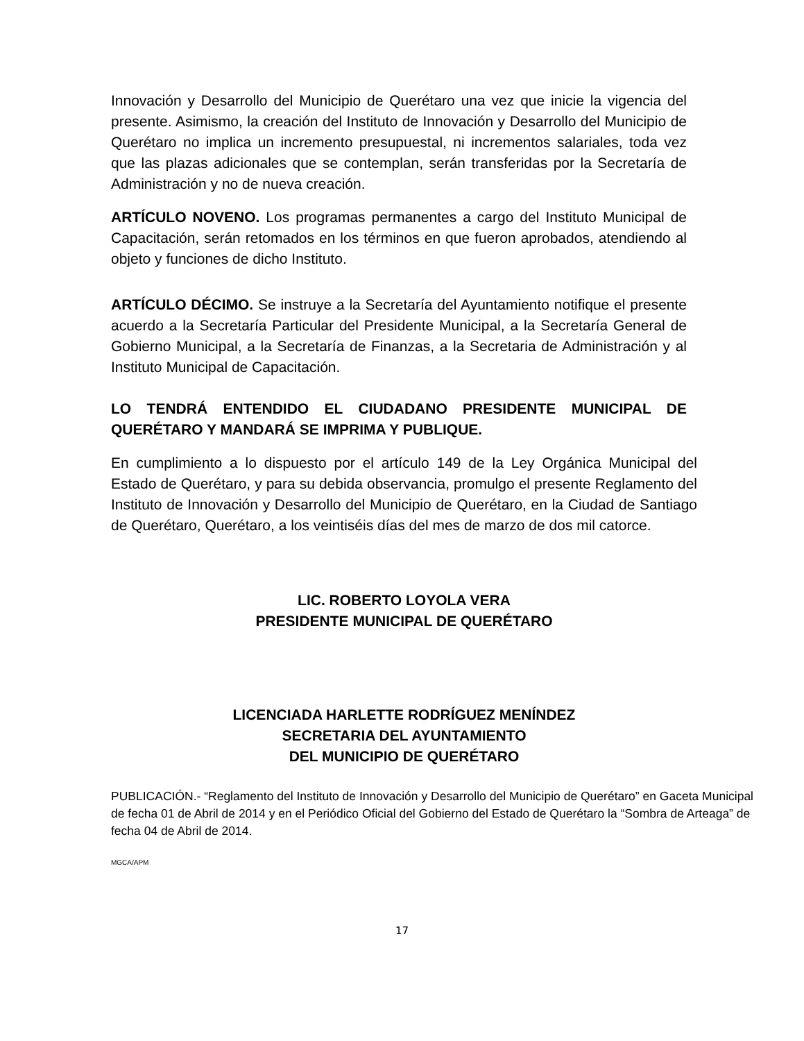Innovación y Desarrollo del Municipio de Querétaro una vez que inicie la vigencia del presente. Asimismo, la creación del Instituto de Innovación y Desarrollo del Municipio de Querétaro no implica un incremento presupuestal, ni incrementos salariales, toda vez que las plazas adicionales que se contemplan, serán transferidas por la Secretaría de Administración y no de nueva creación.
ARTÍCULO NOVENO. Los programas permanentes a cargo del Instituto Municipal de Capacitación, serán retomados en los términos en que fueron aprobados, atendiendo al objeto y funciones de dicho Instituto.
ARTÍCULO DÉCIMO. Se instruye a la Secretaría del Ayuntamiento notifique el presente acuerdo a la Secretaría Particular del Presidente Municipal, a la Secretaría General de Gobierno Municipal, a la Secretaría de Finanzas, a la Secretaria de Administración y al Instituto Municipal de Capacitación.
LO TENDRÁ ENTENDIDO EL CIUDADANO PRESIDENTE MUNICIPAL DE QUERÉTARO Y MANDARÁ SE IMPRIMA Y PUBLIQUE.
En cumplimiento a lo dispuesto por el artículo 149 de la Ley Orgánica Municipal del Estado de Querétaro, y para su debida observancia, promulgo el presente Reglamento del Instituto de Innovación y Desarrollo del Municipio de Querétaro, en la Ciudad de Santiago de Querétaro, Querétaro, a los veintiséis días del mes de marzo de dos mil catorce.
LIC. ROBERTO LOYOLA VERA
PRESIDENTE MUNICIPAL DE QUERÉTARO
LICENCIADA HARLETTE RODRÍGUEZ MENÍNDEZ
SECRETARIA DEL AYUNTAMIENTO
DEL MUNICIPIO DE QUERÉTARO
PUBLICACIÓN.- “Reglamento del Instituto de Innovación y Desarrollo del Municipio de Querétaro” en Gaceta Municipal de fecha 01 de Abril de 2014 y en el Periódico Oficial del Gobierno del Estado de Querétaro la “Sombra de Arteaga” de fecha 04 de Abril de 2014.
MGCA/APM
17